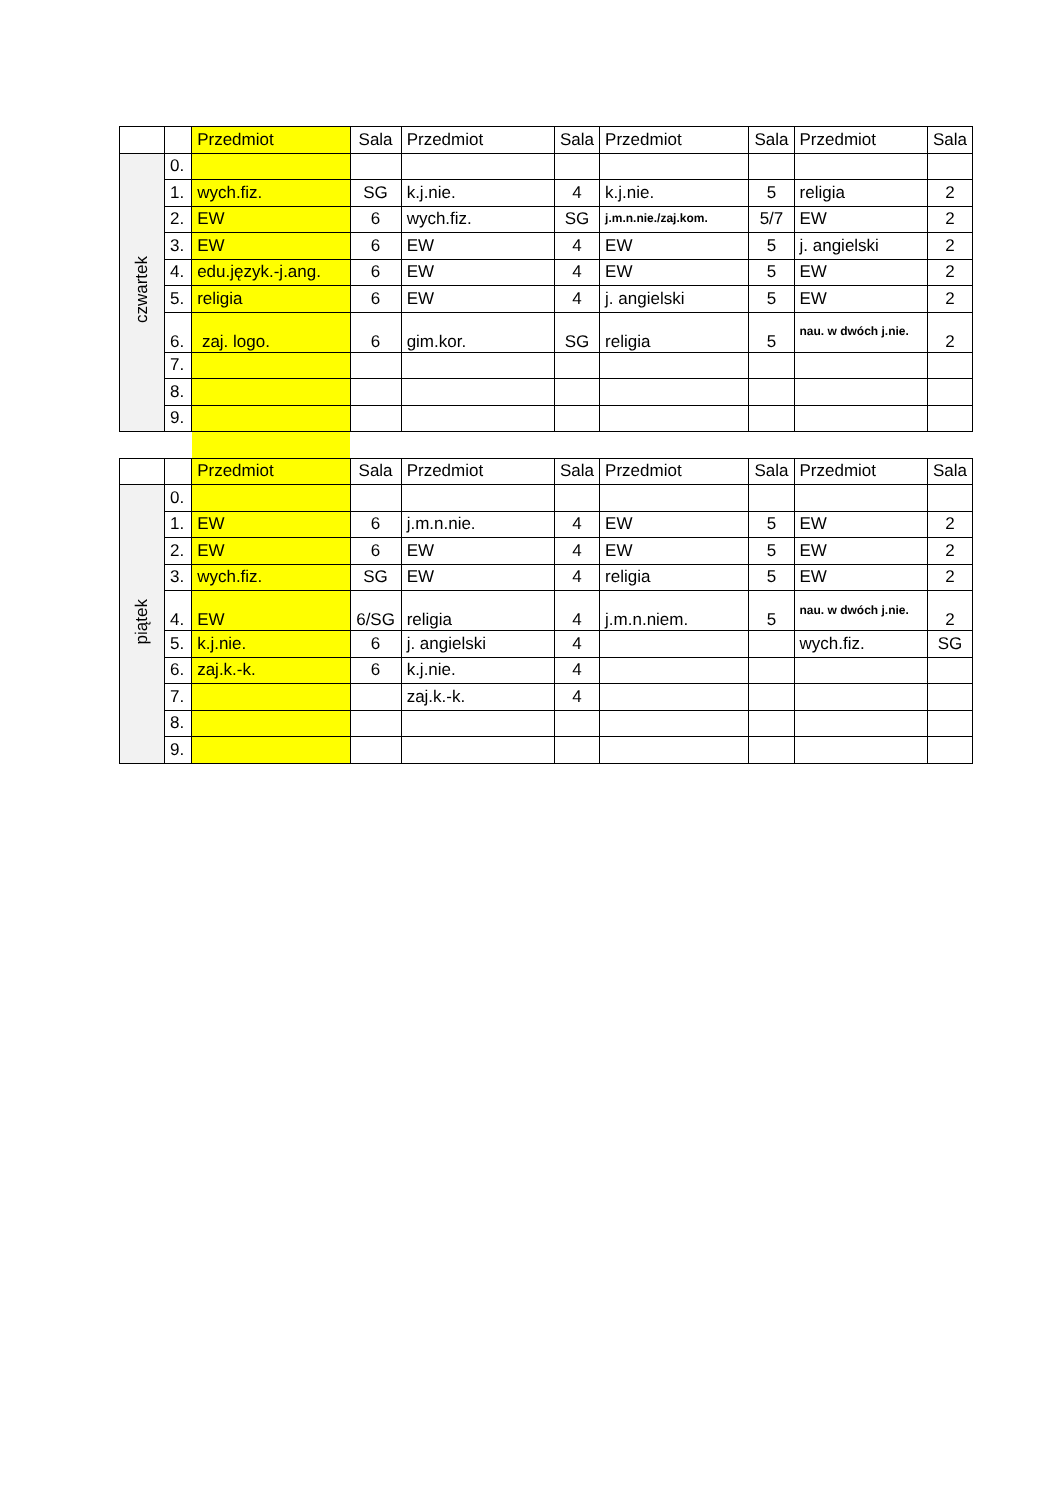| | | Przedmiot | Sala | Przedmiot | Sala | Przedmiot | Sala | Przedmiot | Sala |
| --- | --- | --- | --- | --- | --- | --- | --- | --- | --- |
| czwartek | 0. | | | | | | | | |
| | 1. | wych.fiz. | SG | k.j.nie. | 4 | k.j.nie. | 5 | religia | 2 |
| | 2. | EW | 6 | wych.fiz. | SG | j.m.n.nie./zaj.kom. | 5/7 | EW | 2 |
| | 3. | EW | 6 | EW | 4 | EW | 5 | j. angielski | 2 |
| | 4. | edu.język.-j.ang. | 6 | EW | 4 | EW | 5 | EW | 2 |
| | 5. | religia | 6 | EW | 4 | j. angielski | 5 | EW | 2 |
| | 6. | zaj. logo. | 6 | gim.kor. | SG | religia | 5 | nau. w dwóch j.nie. | 2 |
| | 7. | | | | | | | | |
| | 8. | | | | | | | | |
| | 9. | | | | | | | | |
| | | Przedmiot | Sala | Przedmiot | Sala | Przedmiot | Sala | Przedmiot | Sala |
| piątek | 0. | | | | | | | | |
| | 1. | EW | 6 | j.m.n.nie. | 4 | EW | 5 | EW | 2 |
| | 2. | EW | 6 | EW | 4 | EW | 5 | EW | 2 |
| | 3. | wych.fiz. | SG | EW | 4 | religia | 5 | EW | 2 |
| | 4. | EW | 6/SG | religia | 4 | j.m.n.niem. | 5 | nau. w dwóch j.nie. | 2 |
| | 5. | k.j.nie. | 6 | j. angielski | 4 | | | wych.fiz. | SG |
| | 6. | zaj.k.-k. | 6 | k.j.nie. | 4 | | | | |
| | 7. | | | zaj.k.-k. | 4 | | | | |
| | 8. | | | | | | | | |
| | 9. | | | | | | | | |